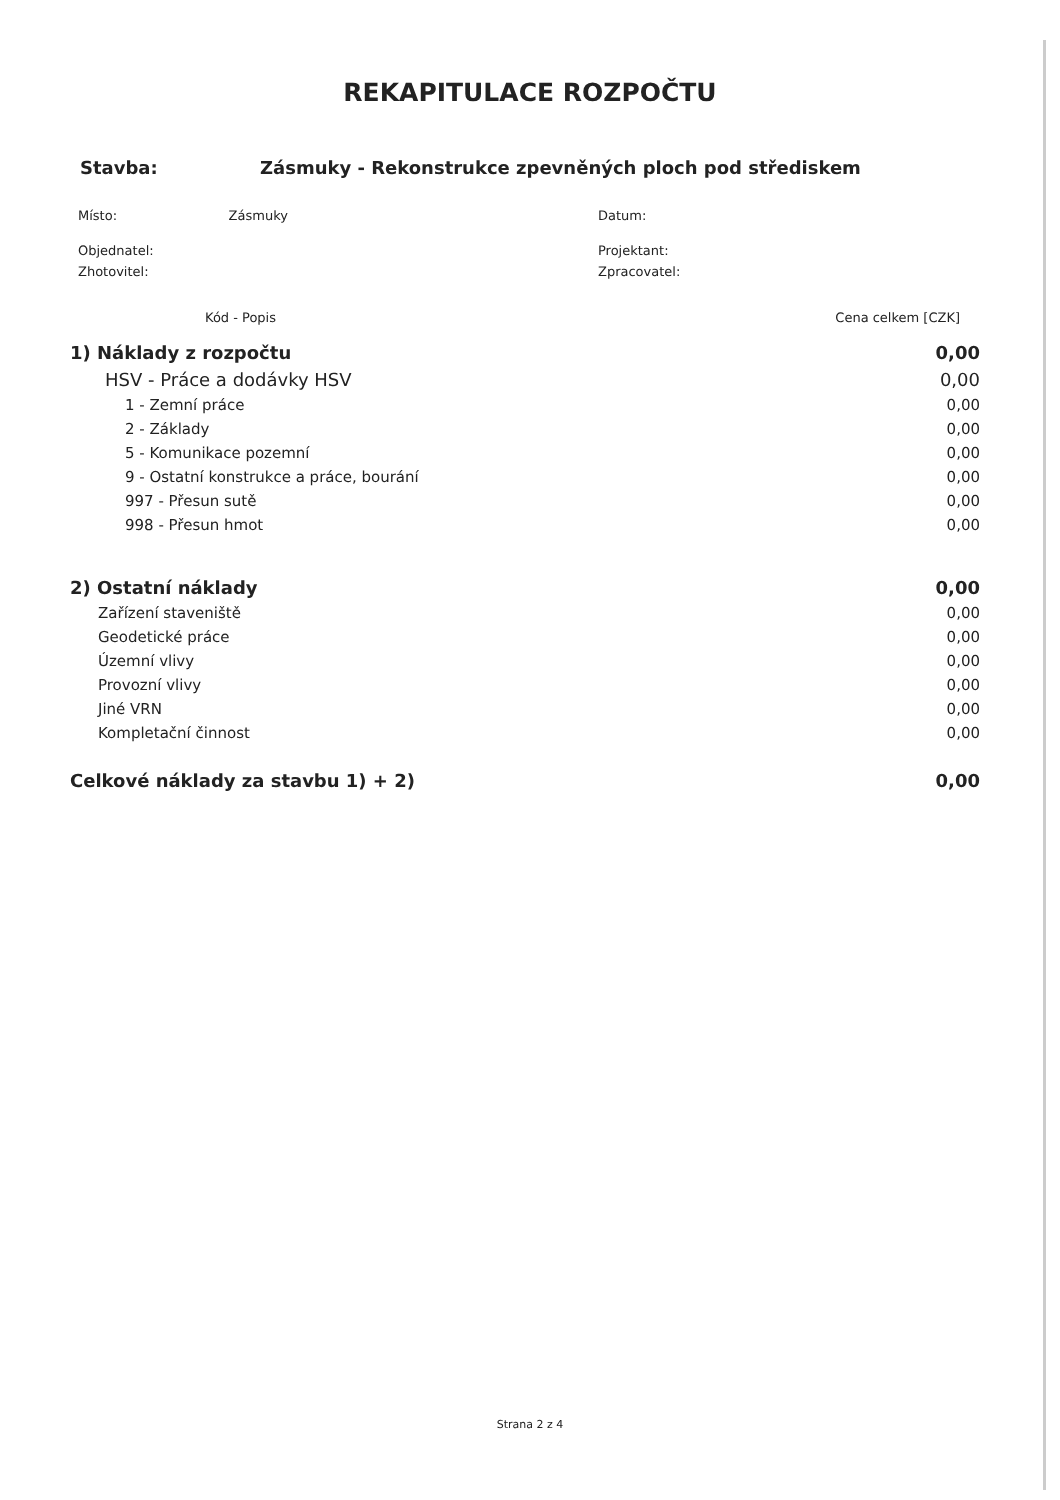REKAPITULACE ROZPOČTU
Stavba: Zásmuky - Rekonstrukce zpevněných ploch pod střediskem
Místo: Zásmuky
Objednatel:
Zhotovitel:
Datum:
Projektant:
Zpracovatel:
| Kód - Popis | Cena celkem [CZK] |
| --- | --- |
| 1) Náklady z rozpočtu | 0,00 |
| HSV - Práce a dodávky HSV | 0,00 |
| 1 - Zemní práce | 0,00 |
| 2 - Základy | 0,00 |
| 5 - Komunikace pozemní | 0,00 |
| 9 - Ostatní konstrukce a práce, bourání | 0,00 |
| 997 - Přesun sutě | 0,00 |
| 998 - Přesun hmot | 0,00 |
| 2) Ostatní náklady | 0,00 |
| Zařízení staveniště | 0,00 |
| Geodetické práce | 0,00 |
| Územní vlivy | 0,00 |
| Provozní vlivy | 0,00 |
| Jiné VRN | 0,00 |
| Kompletační činnost | 0,00 |
| Celkové náklady za stavbu 1) + 2) | 0,00 |
Strana 2 z 4